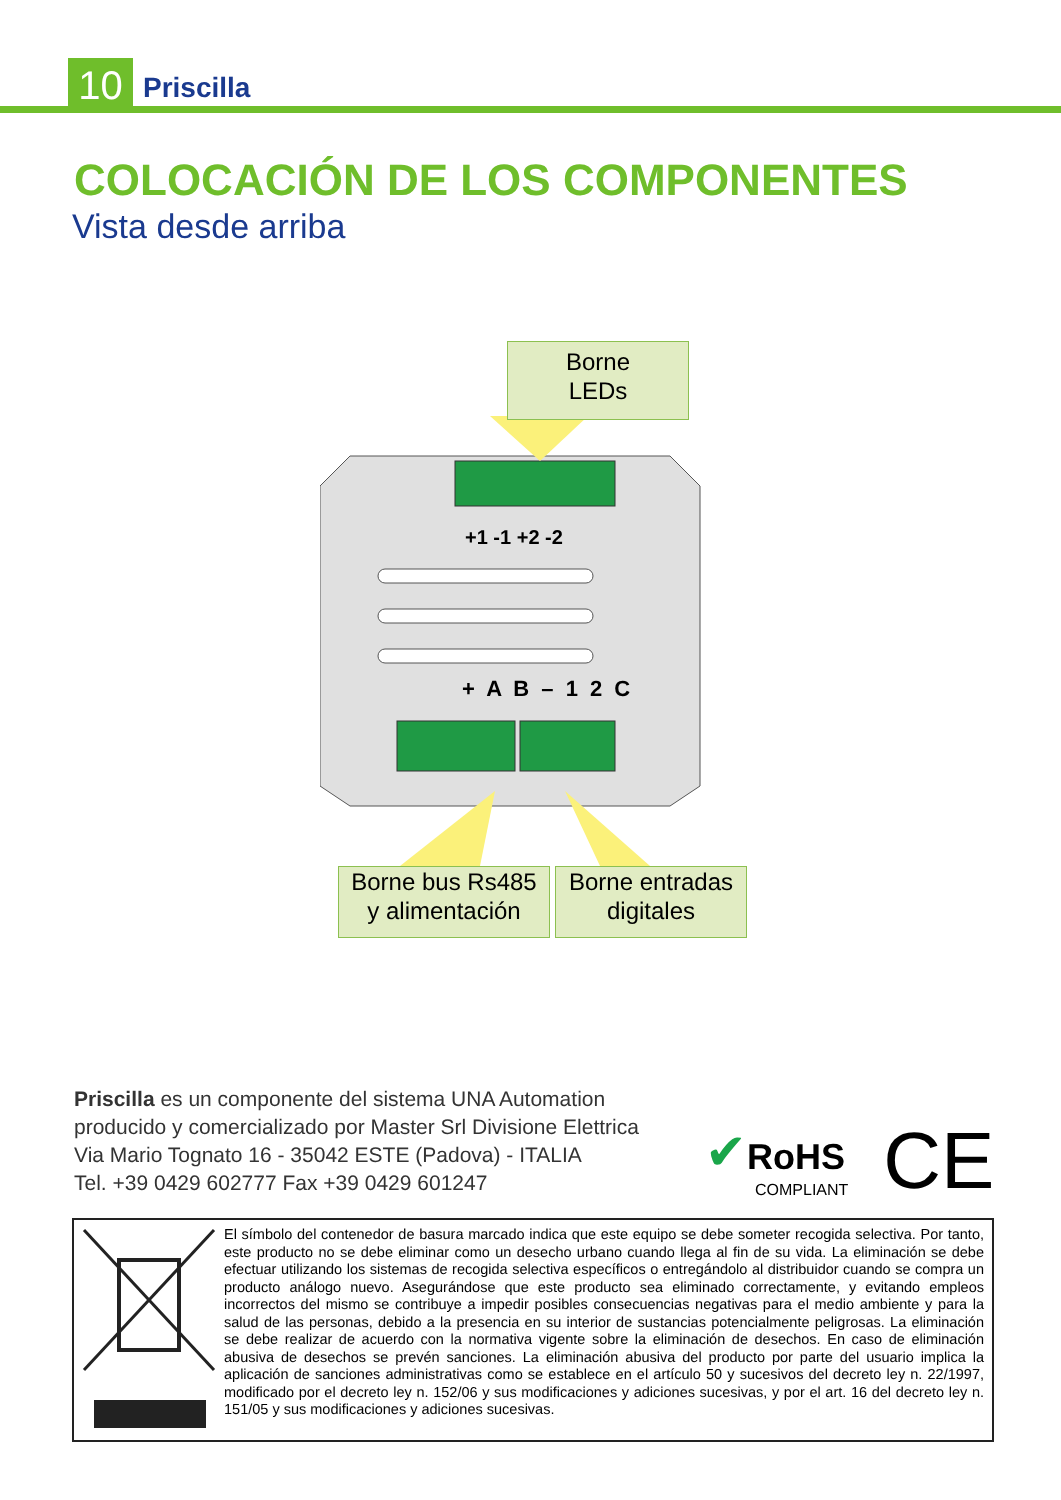10 Priscilla
COLOCACIÓN DE LOS COMPONENTES
Vista desde arriba
+1 -1 +2 -2
+ A B – 1 2 C
Borne
LEDs
Borne bus Rs485
y alimentación
Borne entradas
digitales
Priscilla es un componente del sistema UNA Automation
producido y comercializado por Master Srl Divisione Elettrica
Via Mario Tognato 16 - 35042 ESTE (Padova) - ITALIA
Tel. +39 0429 602777 Fax +39 0429 601247
✔RoHS
COMPLIANT
CE
El símbolo del contenedor de basura marcado indica que este equipo se debe someter recogida selectiva. Por tanto, este producto no se debe eliminar como un desecho urbano cuando llega al fin de su vida. La eliminación se debe efectuar utilizando los sistemas de recogida selectiva específicos o entregándolo al distribuidor cuando se compra un producto análogo nuevo. Asegurándose que este producto sea eliminado correctamente, y evitando empleos incorrectos del mismo se contribuye a impedir posibles consecuencias negativas para el medio ambiente y para la salud de las personas, debido a la presencia en su interior de sustancias potencialmente peligrosas. La eliminación se debe realizar de acuerdo con la normativa vigente sobre la eliminación de desechos. En caso de eliminación abusiva de desechos se prevén sanciones. La eliminación abusiva del producto por parte del usuario implica la aplicación de sanciones administrativas como se establece en el artículo 50 y sucesivos del decreto ley n. 22/1997, modificado por el decreto ley n. 152/06 y sus modificaciones y adiciones sucesivas, y por el art. 16 del decreto ley n. 151/05 y sus modificaciones y adiciones sucesivas.